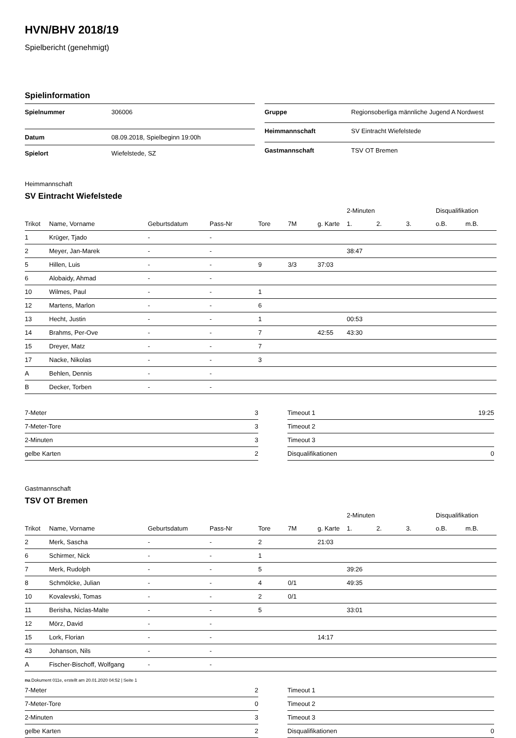HVN/BHV 2018/19
Spielbericht (genehmigt)
Spielinformation
| Spielnummer | 306006 |
| Datum | 08.09.2018, Spielbeginn 19:00h |
| Spielort | Wiefelstede, SZ |
| Gruppe | Regionsoberliga männliche Jugend A Nordwest |
| Heimmannschaft | SV Eintracht Wiefelstede |
| Gastmannschaft | TSV OT Bremen |
Heimmannschaft
SV Eintracht Wiefelstede
| | | | | | | | 2-Minuten | | | Disqualifikation | |
| --- | --- | --- | --- | --- | --- | --- | --- | --- | --- | --- | --- |
| Trikot | Name, Vorname | Geburtsdatum | Pass-Nr | Tore | 7M | g. Karte | 1. | 2. | 3. | o.B. | m.B. |
| 1 | Krüger, Tjado | - | - | | | | | | | | |
| 2 | Meyer, Jan-Marek | - | - | | | | 38:47 | | | | |
| 5 | Hillen, Luis | - | - | 9 | 3/3 | 37:03 | | | | | |
| 6 | Alobaidy, Ahmad | - | - | | | | | | | | |
| 10 | Wilmes, Paul | - | - | 1 | | | | | | | |
| 12 | Martens, Marlon | - | - | 6 | | | | | | | |
| 13 | Hecht, Justin | - | - | 1 | | | 00:53 | | | | |
| 14 | Brahms, Per-Ove | - | - | 7 | | 42:55 | 43:30 | | | | |
| 15 | Dreyer, Matz | - | - | 7 | | | | | | | |
| 17 | Nacke, Nikolas | - | - | 3 | | | | | | | |
| A | Behlen, Dennis | - | - | | | | | | | | |
| B | Decker, Torben | - | - | | | | | | | | |
| 7-Meter | 3 |
| 7-Meter-Tore | 3 |
| 2-Minuten | 3 |
| gelbe Karten | 2 |
| Timeout 1 | 19:25 |
| Timeout 2 | |
| Timeout 3 | |
| Disqualifikationen | 0 |
Gastmannschaft
TSV OT Bremen
| | | | | | | | 2-Minuten | | | Disqualifikation | |
| --- | --- | --- | --- | --- | --- | --- | --- | --- | --- | --- | --- |
| Trikot | Name, Vorname | Geburtsdatum | Pass-Nr | Tore | 7M | g. Karte | 1. | 2. | 3. | o.B. | m.B. |
| 2 | Merk, Sascha | - | - | 2 | | 21:03 | | | | | |
| 6 | Schirmer, Nick | - | - | 1 | | | | | | | |
| 7 | Merk, Rudolph | - | - | 5 | | | 39:26 | | | | |
| 8 | Schmölcke, Julian | - | - | 4 | 0/1 | | 49:35 | | | | |
| 10 | Kovalevski, Tomas | - | - | 2 | 0/1 | | | | | | |
| 11 | Berisha, Niclas-Malte | - | - | 5 | | | 33:01 | | | | |
| 12 | Mörz, David | - | - | | | | | | | | |
| 15 | Lork, Florian | - | - | | | 14:17 | | | | | |
| 43 | Johanson, Nils | - | - | | | | | | | | |
| A | Fischer-Bischoff, Wolfgang | - | - | | | | | | | | |
| 7-Meter | 2 |
| 7-Meter-Tore | 0 |
| 2-Minuten | 3 |
| gelbe Karten | 2 |
| Timeout 1 | |
| Timeout 2 | |
| Timeout 3 | |
| Disqualifikationen | 0 |
nu.Dokument 011e, erstellt am 20.01.2020 04:52 | Seite 1